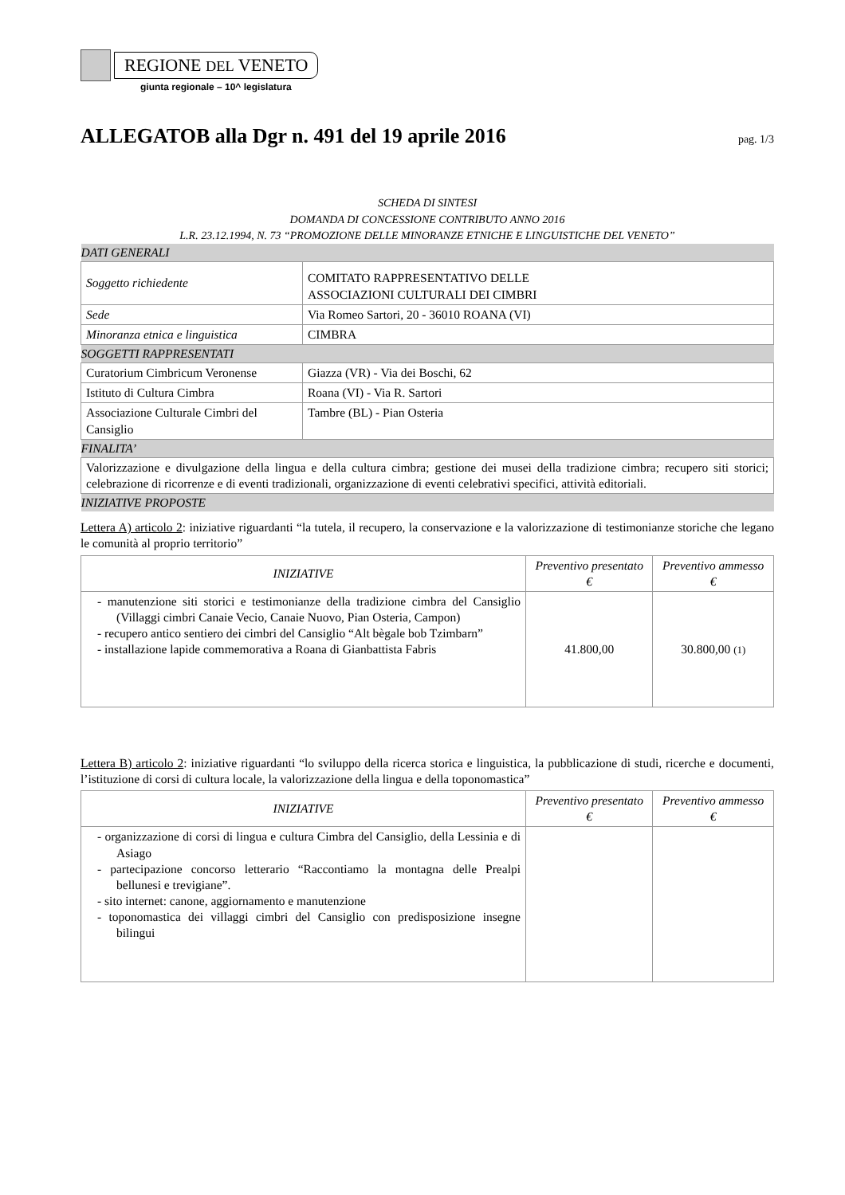REGIONE DEL VENETO
giunta regionale – 10^ legislatura
ALLEGATOB alla Dgr n. 491 del 19 aprile 2016
pag. 1/3
SCHEDA DI SINTESI
DOMANDA DI CONCESSIONE CONTRIBUTO ANNO 2016
L.R. 23.12.1994, N. 73 “PROMOZIONE DELLE MINORANZE ETNICHE E LINGUISTICHE DEL VENETO”
| DATI GENERALI | |
| Soggetto richiedente | COMITATO RAPPRESENTATIVO DELLE ASSOCIAZIONI CULTURALI DEI CIMBRI |
| Sede | Via Romeo Sartori, 20 - 36010 ROANA (VI) |
| Minoranza etnica e linguistica | CIMBRA |
| SOGGETTI RAPPRESENTATI | |
| Curatorium Cimbricum Veronense | Giazza (VR) - Via dei Boschi, 62 |
| Istituto di Cultura Cimbra | Roana (VI) - Via R. Sartori |
| Associazione Culturale Cimbri del Cansiglio | Tambre (BL) - Pian Osteria |
| FINALITA’ | |
| Valorizzazione e divulgazione della lingua e della cultura cimbra; gestione dei musei della tradizione cimbra; recupero siti storici; celebrazione di ricorrenze e di eventi tradizionali, organizzazione di eventi celebrativi specifici, attività editoriali. | |
| INIZIATIVE PROPOSTE | |
Lettera A) articolo 2: iniziative riguardanti “la tutela, il recupero, la conservazione e la valorizzazione di testimonianze storiche che legano le comunità al proprio territorio”
| INIZIATIVE | Preventivo presentato € | Preventivo ammesso € |
| --- | --- | --- |
| - manutenzione siti storici e testimonianze della tradizione cimbra del Cansiglio (Villaggi cimbri Canaie Vecio, Canaie Nuovo, Pian Osteria, Campon) - recupero antico sentiero dei cimbri del Cansiglio “Alt bègale bob Tzimbarn” - installazione lapide commemorativa a Roana di Gianbattista Fabris | 41.800,00 | 30.800,00 (1) |
Lettera B) articolo 2: iniziative riguardanti “lo sviluppo della ricerca storica e linguistica, la pubblicazione di studi, ricerche e documenti, l’istituzione di corsi di cultura locale, la valorizzazione della lingua e della toponomastica”
| INIZIATIVE | Preventivo presentato € | Preventivo ammesso € |
| --- | --- | --- |
| - organizzazione di corsi di lingua e cultura Cimbra del Cansiglio, della Lessinia e di Asiago - partecipazione concorso letterario “Raccontiamo la montagna delle Prealpi bellunesi e trevigiane”. - sito internet: canone, aggiornamento e manutenzione - toponomastica dei villaggi cimbri del Cansiglio con predisposizione insegne bilingui | | |